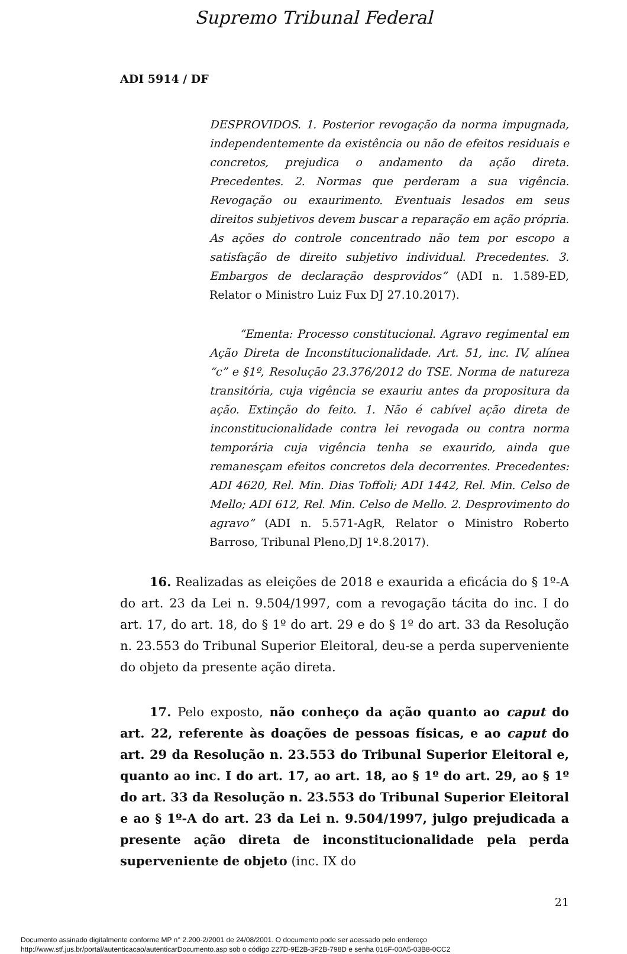Supremo Tribunal Federal
ADI 5914 / DF
DESPROVIDOS. 1. Posterior revogação da norma impugnada, independentemente da existência ou não de efeitos residuais e concretos, prejudica o andamento da ação direta. Precedentes. 2. Normas que perderam a sua vigência. Revogação ou exaurimento. Eventuais lesados em seus direitos subjetivos devem buscar a reparação em ação própria. As ações do controle concentrado não tem por escopo a satisfação de direito subjetivo individual. Precedentes. 3. Embargos de declaração desprovidos” (ADI n. 1.589-ED, Relator o Ministro Luiz Fux DJ 27.10.2017).
“Ementa: Processo constitucional. Agravo regimental em Ação Direta de Inconstitucionalidade. Art. 51, inc. IV, alínea “c” e §1º, Resolução 23.376/2012 do TSE. Norma de natureza transitória, cuja vigência se exauriu antes da propositura da ação. Extinção do feito. 1. Não é cabível ação direta de inconstitucionalidade contra lei revogada ou contra norma temporária cuja vigência tenha se exaurido, ainda que remanesçam efeitos concretos dela decorrentes. Precedentes: ADI 4620, Rel. Min. Dias Toffoli; ADI 1442, Rel. Min. Celso de Mello; ADI 612, Rel. Min. Celso de Mello. 2. Desprovimento do agravo” (ADI n. 5.571-AgR, Relator o Ministro Roberto Barroso, Tribunal Pleno,DJ 1º.8.2017).
16. Realizadas as eleições de 2018 e exaurida a eficácia do § 1º-A do art. 23 da Lei n. 9.504/1997, com a revogação tácita do inc. I do art. 17, do art. 18, do § 1º do art. 29 e do § 1º do art. 33 da Resolução n. 23.553 do Tribunal Superior Eleitoral, deu-se a perda superveniente do objeto da presente ação direta.
17. Pelo exposto, não conheço da ação quanto ao caput do art. 22, referente às doações de pessoas físicas, e ao caput do art. 29 da Resolução n. 23.553 do Tribunal Superior Eleitoral e, quanto ao inc. I do art. 17, ao art. 18, ao § 1º do art. 29, ao § 1º do art. 33 da Resolução n. 23.553 do Tribunal Superior Eleitoral e ao § 1º-A do art. 23 da Lei n. 9.504/1997, julgo prejudicada a presente ação direta de inconstitucionalidade pela perda superveniente de objeto (inc. IX do
21
Documento assinado digitalmente conforme MP n° 2.200-2/2001 de 24/08/2001. O documento pode ser acessado pelo endereço
http://www.stf.jus.br/portal/autenticacao/autenticarDocumento.asp sob o código 227D-9E2B-3F2B-798D e senha 016F-00A5-03B8-0CC2